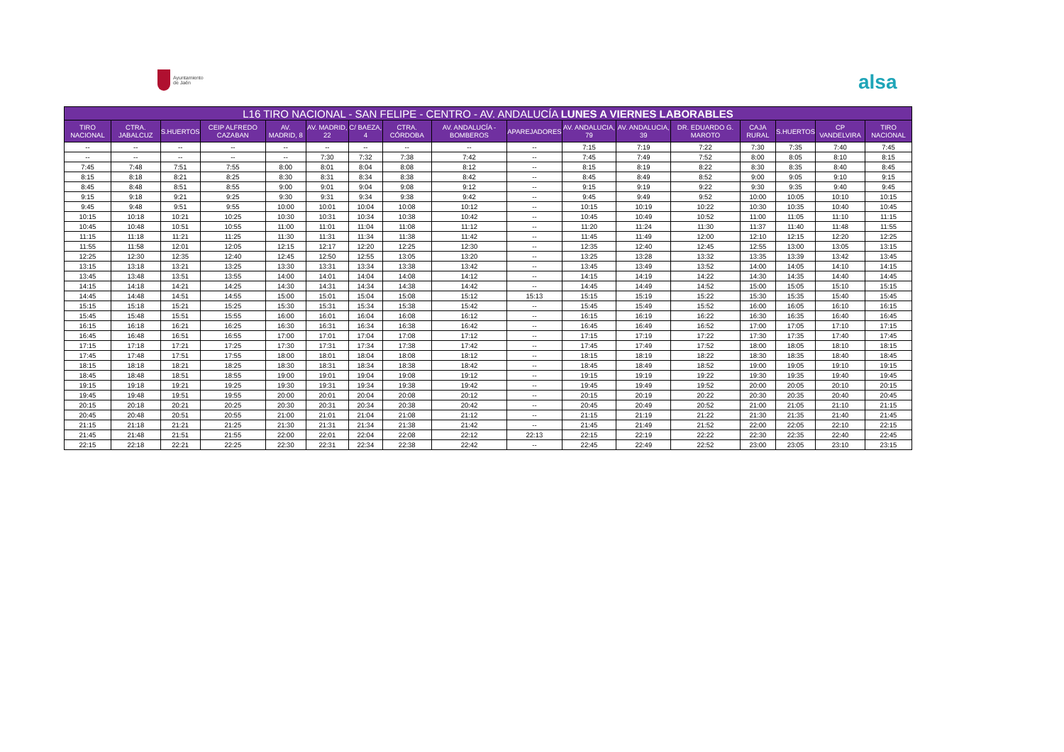Ayuntamiento
de Jaén
alsa
| L16 TIRO NACIONAL - SAN FELIPE - CENTRO - AV. ANDALUCÍA LUNES A VIERNES LABORABLES | | | | | | | | | | | | | | | | |
| --- | --- | --- | --- | --- | --- | --- | --- | --- | --- | --- | --- | --- | --- | --- | --- | --- |
| TIRO NACIONAL | CTRA. JABALCUZ | S.HUERTOS | CEIP ALFREDO CAZABAN | AV. MADRID, 8 | AV. MADRID, 22 | C/ BAEZA, 4 | CTRA. CÓRDOBA | AV. ANDALUCÍA - BOMBEROS | APAREJADORES | AV. ANDALUCIA, 79 | AV. ANDALUCIA, 39 | DR. EDUARDO G. MAROTO | CAJA RURAL | S.HUERTOS | CP VANDELVIRA | TIRO NACIONAL |
| -- | -- | -- | -- | -- | -- | -- | -- | -- | -- | 7:15 | 7:19 | 7:22 | 7:30 | 7:35 | 7:40 | 7:45 |
| -- | -- | -- | -- | -- | 7:30 | 7:32 | 7:38 | 7:42 | -- | 7:45 | 7:49 | 7:52 | 8:00 | 8:05 | 8:10 | 8:15 |
| 7:45 | 7:48 | 7:51 | 7:55 | 8:00 | 8:01 | 8:04 | 8:08 | 8:12 | -- | 8:15 | 8:19 | 8:22 | 8:30 | 8:35 | 8:40 | 8:45 |
| 8:15 | 8:18 | 8:21 | 8:25 | 8:30 | 8:31 | 8:34 | 8:38 | 8:42 | -- | 8:45 | 8:49 | 8:52 | 9:00 | 9:05 | 9:10 | 9:15 |
| 8:45 | 8:48 | 8:51 | 8:55 | 9:00 | 9:01 | 9:04 | 9:08 | 9:12 | -- | 9:15 | 9:19 | 9:22 | 9:30 | 9:35 | 9:40 | 9:45 |
| 9:15 | 9:18 | 9:21 | 9:25 | 9:30 | 9:31 | 9:34 | 9:38 | 9:42 | -- | 9:45 | 9:49 | 9:52 | 10:00 | 10:05 | 10:10 | 10:15 |
| 9:45 | 9:48 | 9:51 | 9:55 | 10:00 | 10:01 | 10:04 | 10:08 | 10:12 | -- | 10:15 | 10:19 | 10:22 | 10:30 | 10:35 | 10:40 | 10:45 |
| 10:15 | 10:18 | 10:21 | 10:25 | 10:30 | 10:31 | 10:34 | 10:38 | 10:42 | -- | 10:45 | 10:49 | 10:52 | 11:00 | 11:05 | 11:10 | 11:15 |
| 10:45 | 10:48 | 10:51 | 10:55 | 11:00 | 11:01 | 11:04 | 11:08 | 11:12 | -- | 11:20 | 11:24 | 11:30 | 11:37 | 11:40 | 11:48 | 11:55 |
| 11:15 | 11:18 | 11:21 | 11:25 | 11:30 | 11:31 | 11:34 | 11:38 | 11:42 | -- | 11:45 | 11:49 | 12:00 | 12:10 | 12:15 | 12:20 | 12:25 |
| 11:55 | 11:58 | 12:01 | 12:05 | 12:15 | 12:17 | 12:20 | 12:25 | 12:30 | -- | 12:35 | 12:40 | 12:45 | 12:55 | 13:00 | 13:05 | 13:15 |
| 12:25 | 12:30 | 12:35 | 12:40 | 12:45 | 12:50 | 12:55 | 13:05 | 13:20 | -- | 13:25 | 13:28 | 13:32 | 13:35 | 13:39 | 13:42 | 13:45 |
| 13:15 | 13:18 | 13:21 | 13:25 | 13:30 | 13:31 | 13:34 | 13:38 | 13:42 | -- | 13:45 | 13:49 | 13:52 | 14:00 | 14:05 | 14:10 | 14:15 |
| 13:45 | 13:48 | 13:51 | 13:55 | 14:00 | 14:01 | 14:04 | 14:08 | 14:12 | -- | 14:15 | 14:19 | 14:22 | 14:30 | 14:35 | 14:40 | 14:45 |
| 14:15 | 14:18 | 14:21 | 14:25 | 14:30 | 14:31 | 14:34 | 14:38 | 14:42 | -- | 14:45 | 14:49 | 14:52 | 15:00 | 15:05 | 15:10 | 15:15 |
| 14:45 | 14:48 | 14:51 | 14:55 | 15:00 | 15:01 | 15:04 | 15:08 | 15:12 | 15:13 | 15:15 | 15:19 | 15:22 | 15:30 | 15:35 | 15:40 | 15:45 |
| 15:15 | 15:18 | 15:21 | 15:25 | 15:30 | 15:31 | 15:34 | 15:38 | 15:42 | -- | 15:45 | 15:49 | 15:52 | 16:00 | 16:05 | 16:10 | 16:15 |
| 15:45 | 15:48 | 15:51 | 15:55 | 16:00 | 16:01 | 16:04 | 16:08 | 16:12 | -- | 16:15 | 16:19 | 16:22 | 16:30 | 16:35 | 16:40 | 16:45 |
| 16:15 | 16:18 | 16:21 | 16:25 | 16:30 | 16:31 | 16:34 | 16:38 | 16:42 | -- | 16:45 | 16:49 | 16:52 | 17:00 | 17:05 | 17:10 | 17:15 |
| 16:45 | 16:48 | 16:51 | 16:55 | 17:00 | 17:01 | 17:04 | 17:08 | 17:12 | -- | 17:15 | 17:19 | 17:22 | 17:30 | 17:35 | 17:40 | 17:45 |
| 17:15 | 17:18 | 17:21 | 17:25 | 17:30 | 17:31 | 17:34 | 17:38 | 17:42 | -- | 17:45 | 17:49 | 17:52 | 18:00 | 18:05 | 18:10 | 18:15 |
| 17:45 | 17:48 | 17:51 | 17:55 | 18:00 | 18:01 | 18:04 | 18:08 | 18:12 | -- | 18:15 | 18:19 | 18:22 | 18:30 | 18:35 | 18:40 | 18:45 |
| 18:15 | 18:18 | 18:21 | 18:25 | 18:30 | 18:31 | 18:34 | 18:38 | 18:42 | -- | 18:45 | 18:49 | 18:52 | 19:00 | 19:05 | 19:10 | 19:15 |
| 18:45 | 18:48 | 18:51 | 18:55 | 19:00 | 19:01 | 19:04 | 19:08 | 19:12 | -- | 19:15 | 19:19 | 19:22 | 19:30 | 19:35 | 19:40 | 19:45 |
| 19:15 | 19:18 | 19:21 | 19:25 | 19:30 | 19:31 | 19:34 | 19:38 | 19:42 | -- | 19:45 | 19:49 | 19:52 | 20:00 | 20:05 | 20:10 | 20:15 |
| 19:45 | 19:48 | 19:51 | 19:55 | 20:00 | 20:01 | 20:04 | 20:08 | 20:12 | -- | 20:15 | 20:19 | 20:22 | 20:30 | 20:35 | 20:40 | 20:45 |
| 20:15 | 20:18 | 20:21 | 20:25 | 20:30 | 20:31 | 20:34 | 20:38 | 20:42 | -- | 20:45 | 20:49 | 20:52 | 21:00 | 21:05 | 21:10 | 21:15 |
| 20:45 | 20:48 | 20:51 | 20:55 | 21:00 | 21:01 | 21:04 | 21:08 | 21:12 | -- | 21:15 | 21:19 | 21:22 | 21:30 | 21:35 | 21:40 | 21:45 |
| 21:15 | 21:18 | 21:21 | 21:25 | 21:30 | 21:31 | 21:34 | 21:38 | 21:42 | -- | 21:45 | 21:49 | 21:52 | 22:00 | 22:05 | 22:10 | 22:15 |
| 21:45 | 21:48 | 21:51 | 21:55 | 22:00 | 22:01 | 22:04 | 22:08 | 22:12 | 22:13 | 22:15 | 22:19 | 22:22 | 22:30 | 22:35 | 22:40 | 22:45 |
| 22:15 | 22:18 | 22:21 | 22:25 | 22:30 | 22:31 | 22:34 | 22:38 | 22:42 | -- | 22:45 | 22:49 | 22:52 | 23:00 | 23:05 | 23:10 | 23:15 |